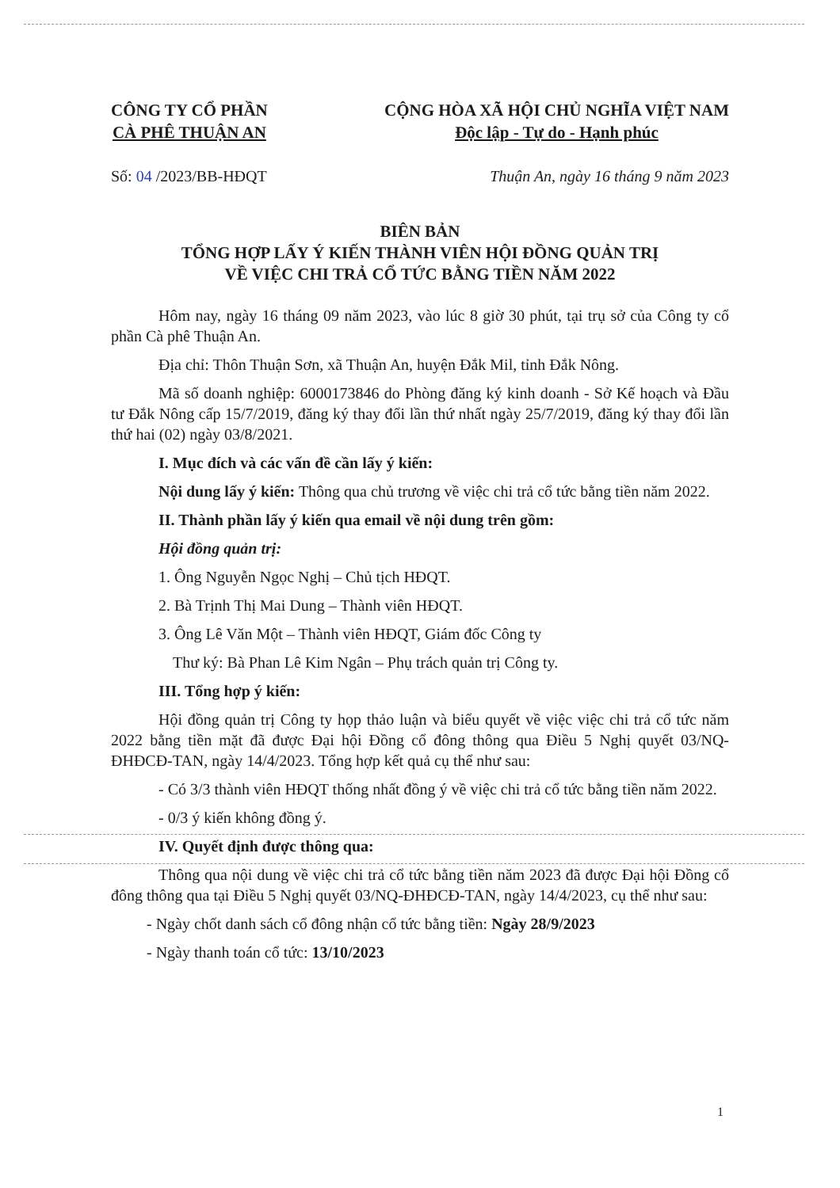CÔNG TY CỔ PHẦN
CÀ PHÊ THUẬN AN
CỘNG HÒA XÃ HỘI CHỦ NGHĨA VIỆT NAM
Độc lập - Tự do - Hạnh phúc
Số: 04 /2023/BB-HĐQT Thuận An, ngày 16 tháng 9 năm 2023
BIÊN BẢN
TỔNG HỢP LẤY Ý KIẾN THÀNH VIÊN HỘI ĐỒNG QUẢN TRỊ
VỀ VIỆC CHI TRẢ CỔ TỨC BẰNG TIỀN NĂM 2022
Hôm nay, ngày 16 tháng 09 năm 2023, vào lúc 8 giờ 30 phút, tại trụ sở của Công ty cổ phần Cà phê Thuận An.
Địa chỉ: Thôn Thuận Sơn, xã Thuận An, huyện Đắk Mil, tỉnh Đắk Nông.
Mã số doanh nghiệp: 6000173846 do Phòng đăng ký kinh doanh - Sở Kế hoạch và Đầu tư Đắk Nông cấp 15/7/2019, đăng ký thay đổi lần thứ nhất ngày 25/7/2019, đăng ký thay đổi lần thứ hai (02) ngày 03/8/2021.
I. Mục đích và các vấn đề cần lấy ý kiến:
Nội dung lấy ý kiến: Thông qua chủ trương về việc chi trả cổ tức bằng tiền năm 2022.
II. Thành phần lấy ý kiến qua email về nội dung trên gồm:
Hội đồng quản trị:
1. Ông Nguyễn Ngọc Nghị – Chủ tịch HĐQT.
2. Bà Trịnh Thị Mai Dung – Thành viên HĐQT.
3. Ông Lê Văn Một – Thành viên HĐQT, Giám đốc Công ty
Thư ký: Bà Phan Lê Kim Ngân – Phụ trách quản trị Công ty.
III. Tổng hợp ý kiến:
Hội đồng quản trị Công ty họp thảo luận và biểu quyết về việc việc chi trả cổ tức năm 2022 bằng tiền mặt đã được Đại hội Đồng cổ đông thông qua Điều 5 Nghị quyết 03/NQ-ĐHĐCĐ-TAN, ngày 14/4/2023. Tổng hợp kết quả cụ thể như sau:
- Có 3/3 thành viên HĐQT thống nhất đồng ý về việc chi trả cổ tức bằng tiền năm 2022.
- 0/3 ý kiến không đồng ý.
IV. Quyết định được thông qua:
Thông qua nội dung về việc chi trả cổ tức bằng tiền năm 2023 đã được Đại hội Đồng cổ đông thông qua tại Điều 5 Nghị quyết 03/NQ-ĐHĐCĐ-TAN, ngày 14/4/2023, cụ thể như sau:
- Ngày chốt danh sách cổ đông nhận cổ tức bằng tiền: Ngày 28/9/2023
- Ngày thanh toán cổ tức: 13/10/2023
1